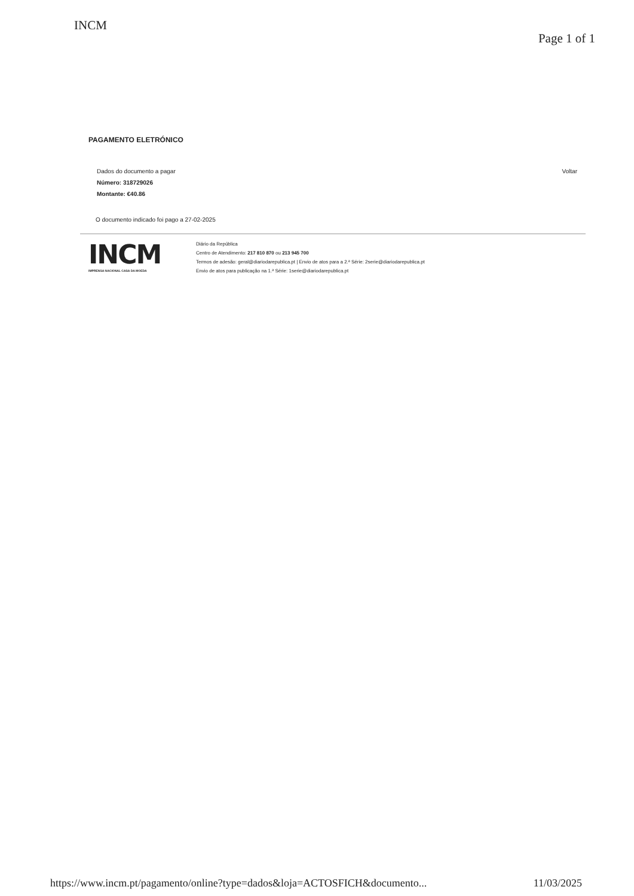INCM
Page 1 of 1
PAGAMENTO ELETRÓNICO
Dados do documento a pagar
Número: 318729026
Montante: €40.86
Voltar
O documento indicado foi pago a 27-02-2025
INCM
IMPRENSA NACIONAL CASA DA MOEDA
Diário da República
Centro de Atendimento: 217 810 870 ou 213 945 700
Termos de adesão: geral@diariodarepublica.pt | Envio de atos para a 2.ª Série: 2serie@diariodarepublica.pt
Envio de atos para publicação na 1.ª Série: 1serie@diariodarepublica.pt
https://www.incm.pt/pagamento/online?type=dados&loja=ACTOSFICH&documento... 11/03/2025